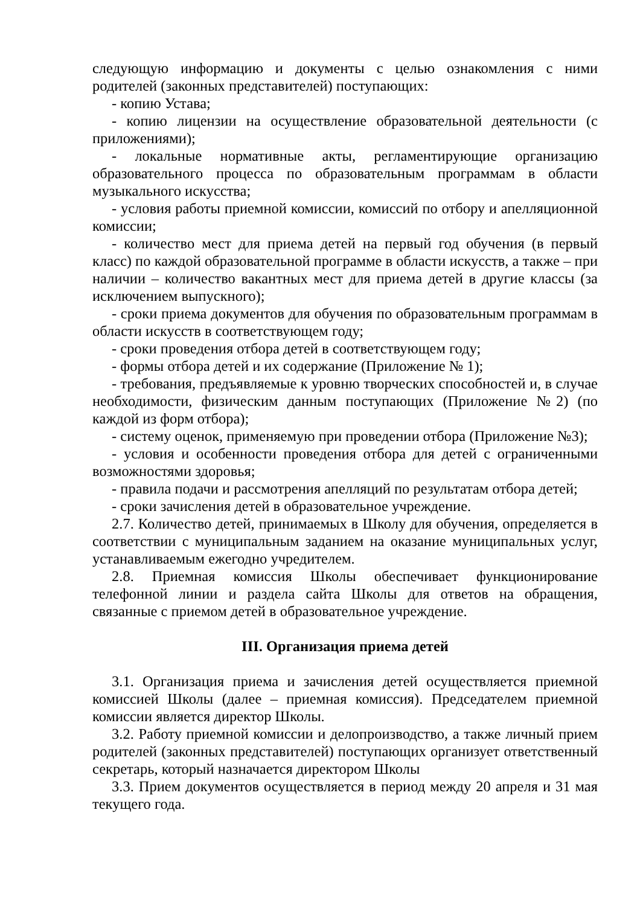следующую информацию и документы с целью ознакомления с ними родителей (законных представителей) поступающих:
- копию Устава;
- копию лицензии на осуществление образовательной деятельности (с приложениями);
- локальные нормативные акты, регламентирующие организацию образовательного процесса по образовательным программам в области музыкального искусства;
- условия работы приемной комиссии, комиссий по отбору и апелляционной комиссии;
- количество мест для приема детей на первый год обучения (в первый класс) по каждой образовательной программе в области искусств, а также – при наличии – количество вакантных мест для приема детей в другие классы (за исключением выпускного);
- сроки приема документов для обучения по образовательным программам в области искусств в соответствующем году;
- сроки проведения отбора детей в соответствующем году;
- формы отбора детей и их содержание (Приложение № 1);
- требования, предъявляемые к уровню творческих способностей и, в случае необходимости, физическим данным поступающих (Приложение №2) (по каждой из форм отбора);
- систему оценок, применяемую при проведении отбора (Приложение №3);
- условия и особенности проведения отбора для детей с ограниченными возможностями здоровья;
- правила подачи и рассмотрения апелляций по результатам отбора детей;
- сроки зачисления детей в образовательное учреждение.
2.7. Количество детей, принимаемых в Школу для обучения, определяется в соответствии с муниципальным заданием на оказание муниципальных услуг, устанавливаемым ежегодно учредителем.
2.8. Приемная комиссия Школы обеспечивает функционирование телефонной линии и раздела сайта Школы для ответов на обращения, связанные с приемом детей в образовательное учреждение.
III. Организация приема детей
3.1. Организация приема и зачисления детей осуществляется приемной комиссией Школы (далее – приемная комиссия). Председателем приемной комиссии является директор Школы.
3.2. Работу приемной комиссии и делопроизводство, а также личный прием родителей (законных представителей) поступающих организует ответственный секретарь, который назначается директором Школы
3.3. Прием документов осуществляется в период между 20 апреля и 31 мая текущего года.